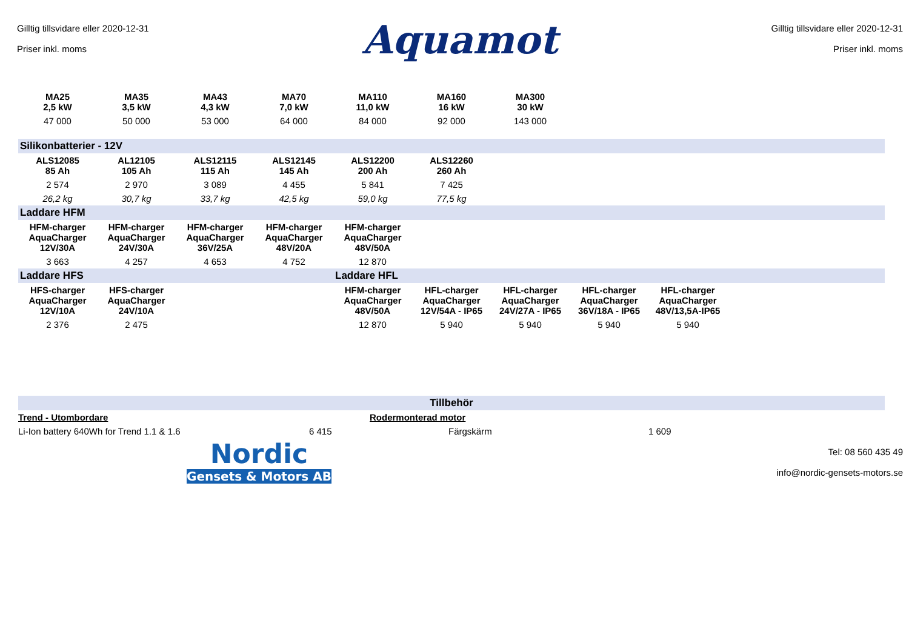Gilltig tillsvidare eller 2020-12-31
Priser inkl. moms
Aquamot
Gilltig tillsvidare eller 2020-12-31
Priser inkl. moms
| MA25 2,5 kW | MA35 3,5 kW | MA43 4,3 kW | MA70 7,0 kW | MA110 11,0 kW | MA160 16 kW | MA300 30 kW | | | | |
| 47 000 | 50 000 | 53 000 | 64 000 | 84 000 | 92 000 | 143 000 | | | | |
| Silikonbatterier - 12V | | | | | | | | | | |
| ALS12085 85 Ah | AL12105 105 Ah | ALS12115 115 Ah | ALS12145 145 Ah | ALS12200 200 Ah | ALS12260 260 Ah | | | | | |
| 2 574 | 2 970 | 3 089 | 4 455 | 5 841 | 7 425 | | | | | |
| 26,2 kg | 30,7 kg | 33,7 kg | 42,5 kg | 59,0 kg | 77,5 kg | | | | | |
| Laddare HFM | | | | | | | | | | |
| HFM-charger AquaCharger 12V/30A | HFM-charger AquaCharger 24V/30A | HFM-charger AquaCharger 36V/25A | HFM-charger AquaCharger 48V/20A | HFM-charger AquaCharger 48V/50A | | | | | | |
| 3 663 | 4 257 | 4 653 | 4 752 | 12 870 | | | | | | |
| Laddare HFS | | | | Laddare HFL | | | | | | |
| HFS-charger AquaCharger 12V/10A | HFS-charger AquaCharger 24V/10A | | | HFM-charger AquaCharger 48V/50A | HFL-charger AquaCharger 12V/54A - IP65 | HFL-charger AquaCharger 24V/27A - IP65 | HFL-charger AquaCharger 36V/18A - IP65 | HFL-charger AquaCharger 48V/13,5A-IP65 | | |
| 2 376 | 2 475 | | | 12 870 | 5 940 | 5 940 | 5 940 | 5 940 | | |
| Tillbehör | | | | | | | | | | |
| Trend - Utombordare | | | | Rodermonterad motor | | | | | | |
| Li-Ion battery 640Wh for Trend 1.1 & 1.6 | | | 6 415 | | Färgskärm | | | 1 609 | | |
Nordic
Gensets & Motors AB
Tel: 08 560 435 49
info@nordic-gensets-motors.se